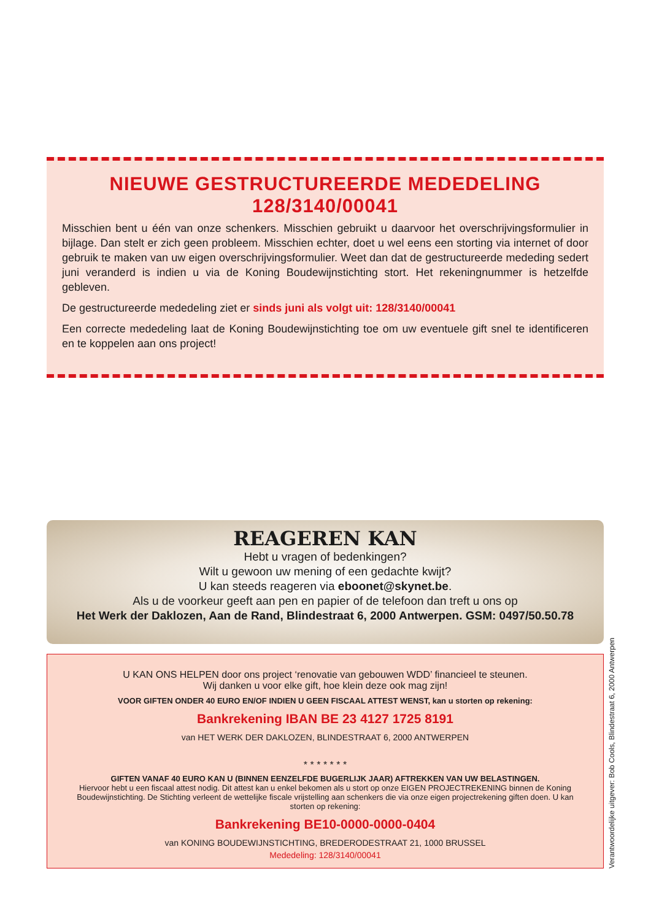NIEUWE GESTRUCTUREERDE MEDEDELING
128/3140/00041
Misschien bent u één van onze schenkers. Misschien gebruikt u daarvoor het overschrijvingsformulier in bijlage. Dan stelt er zich geen probleem. Misschien echter, doet u wel eens een storting via internet of door gebruik te maken van uw eigen overschrijvingsformulier. Weet dan dat de gestructureerde mededing sedert juni veranderd is indien u via de Koning Boudewijnstichting stort. Het rekeningnummer is hetzelfde gebleven.
De gestructureerde mededeling ziet er sinds juni als volgt uit: 128/3140/00041
Een correcte mededeling laat de Koning Boudewijnstichting toe om uw eventuele gift snel te identificeren en te koppelen aan ons project!
REAGEREN KAN
Hebt u vragen of bedenkingen?
Wilt u gewoon uw mening of een gedachte kwijt?
U kan steeds reageren via eboonet@skynet.be.
Als u de voorkeur geeft aan pen en papier of de telefoon dan treft u ons op
Het Werk der Daklozen, Aan de Rand, Blindestraat 6, 2000 Antwerpen. GSM: 0497/50.50.78
U KAN ONS HELPEN door ons project ‘renovatie van gebouwen WDD’ financieel te steunen.
Wij danken u voor elke gift, hoe klein deze ook mag zijn!
VOOR GIFTEN ONDER 40 EURO EN/OF INDIEN U GEEN FISCAAL ATTEST WENST, kan u storten op rekening:
Bankrekening IBAN BE 23 4127 1725 8191
van HET WERK DER DAKLOZEN, BLINDESTRAAT 6, 2000 ANTWERPEN
* * * * * * *
GIFTEN VANAF 40 EURO KAN U (BINNEN EENZELFDE BUGERLIJK JAAR) AFTREKKEN VAN UW BELASTINGEN.
Hiervoor hebt u een fiscaal attest nodig. Dit attest kan u enkel bekomen als u stort op onze EIGEN PROJECTREKENING binnen de Koning Boudewijnstichting. De Stichting verleent de wettelijke fiscale vrijstelling aan schenkers die via onze eigen projectrekening giften doen. U kan storten op rekening:
Bankrekening BE10-0000-0000-0404
van KONING BOUDEWIJNSTICHTING, BREDERODESTRAAT 21, 1000 BRUSSEL
Mededeling: 128/3140/00041
Verantwoordelijke uitgever: Bob Cools, Blindestraat 6, 2000 Antwerpen